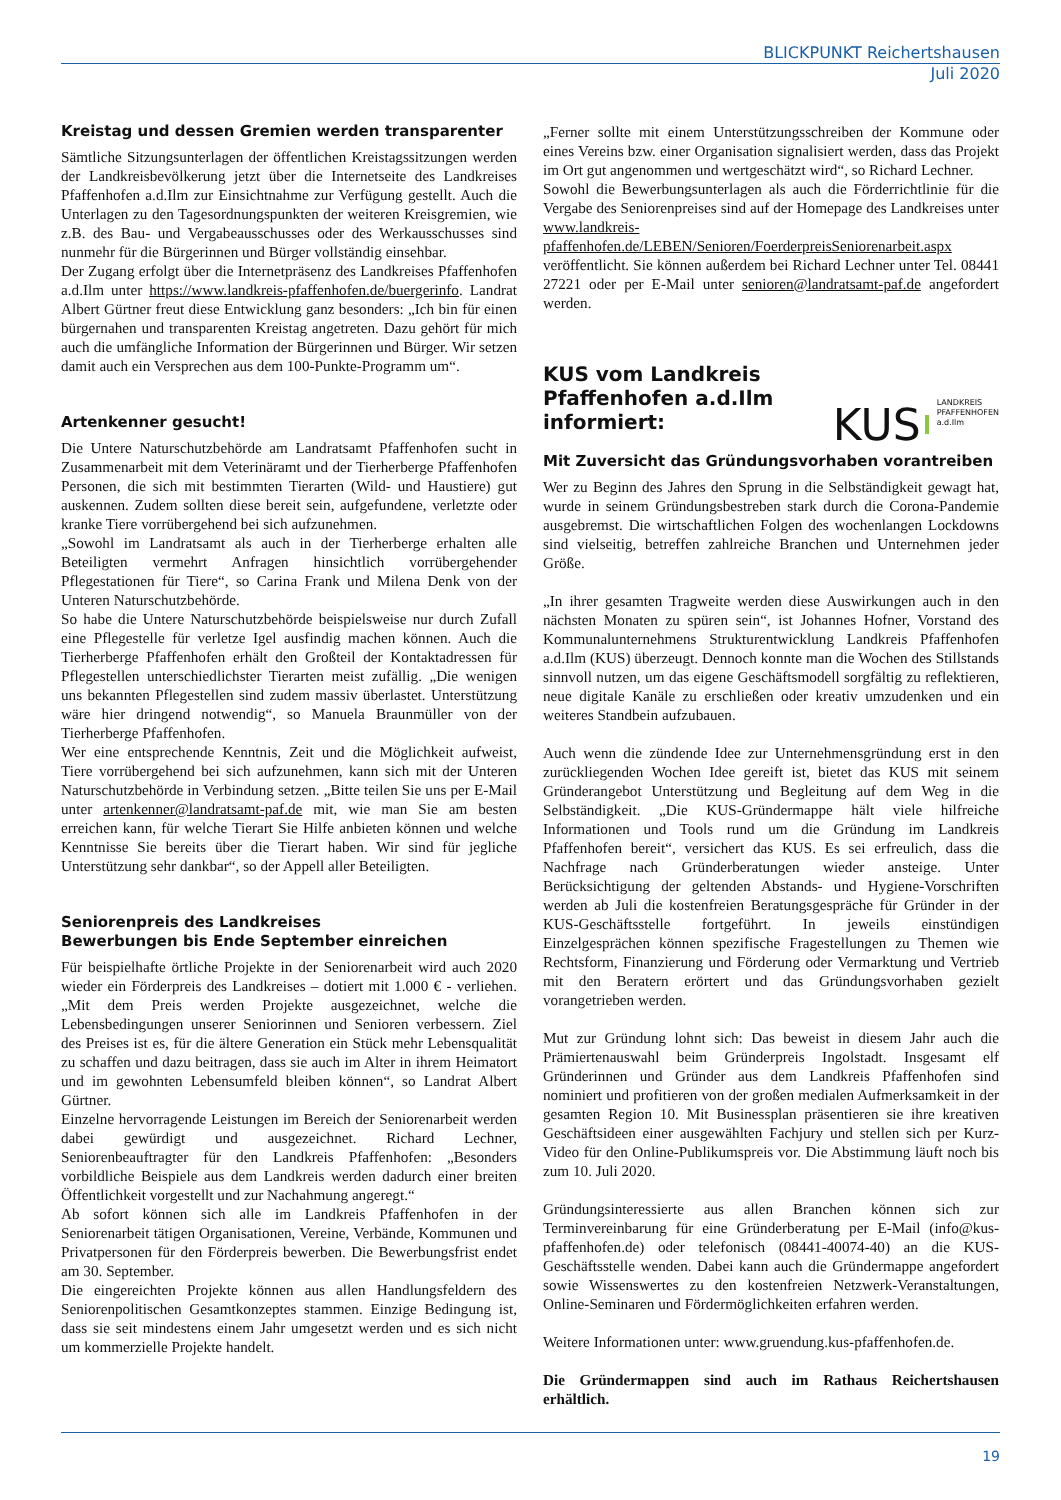BLICKPUNKT Reichertshausen
Juli 2020
Kreistag und dessen Gremien werden transparenter
Sämtliche Sitzungsunterlagen der öffentlichen Kreistagssitzungen werden der Landkreisbevölkerung jetzt über die Internetseite des Landkreises Pfaffenhofen a.d.Ilm zur Einsichtnahme zur Verfügung gestellt. Auch die Unterlagen zu den Tagesordnungspunkten der weiteren Kreisgremien, wie z.B. des Bau- und Vergabeausschusses oder des Werkausschusses sind nunmehr für die Bürgerinnen und Bürger vollständig einsehbar.
Der Zugang erfolgt über die Internetpräsenz des Landkreises Pfaffenhofen a.d.Ilm unter https://www.landkreis-pfaffenhofen.de/buergerinfo. Landrat Albert Gürtner freut diese Entwicklung ganz besonders: „Ich bin für einen bürgernahen und transparenten Kreistag angetreten. Dazu gehört für mich auch die umfängliche Information der Bürgerinnen und Bürger. Wir setzen damit auch ein Versprechen aus dem 100-Punkte-Programm um“.
Artenkenner gesucht!
Die Untere Naturschutzbehörde am Landratsamt Pfaffenhofen sucht in Zusammenarbeit mit dem Veterinäramt und der Tierherberge Pfaffenhofen Personen, die sich mit bestimmten Tierarten (Wild- und Haustiere) gut auskennen. Zudem sollten diese bereit sein, aufgefundene, verletzte oder kranke Tiere vorrübergehend bei sich aufzunehmen.
„Sowohl im Landratsamt als auch in der Tierherberge erhalten alle Beteiligten vermehrt Anfragen hinsichtlich vorrübergehender Pflegestationen für Tiere“, so Carina Frank und Milena Denk von der Unteren Naturschutzbehörde.
So habe die Untere Naturschutzbehörde beispielsweise nur durch Zufall eine Pflegestelle für verletze Igel ausfindig machen können. Auch die Tierherberge Pfaffenhofen erhält den Großteil der Kontaktadressen für Pflegestellen unterschiedlichster Tierarten meist zufällig. „Die wenigen uns bekannten Pflegestellen sind zudem massiv überlastet. Unterstützung wäre hier dringend notwendig“, so Manuela Braunmüller von der Tierherberge Pfaffenhofen.
Wer eine entsprechende Kenntnis, Zeit und die Möglichkeit aufweist, Tiere vorrübergehend bei sich aufzunehmen, kann sich mit der Unteren Naturschutzbehörde in Verbindung setzen. „Bitte teilen Sie uns per E-Mail unter artenkenner@landratsamt-paf.de mit, wie man Sie am besten erreichen kann, für welche Tierart Sie Hilfe anbieten können und welche Kenntnisse Sie bereits über die Tierart haben. Wir sind für jegliche Unterstützung sehr dankbar“, so der Appell aller Beteiligten.
Seniorenpreis des Landkreises
Bewerbungen bis Ende September einreichen
Für beispielhafte örtliche Projekte in der Seniorenarbeit wird auch 2020 wieder ein Förderpreis des Landkreises – dotiert mit 1.000 € - verliehen. „Mit dem Preis werden Projekte ausgezeichnet, welche die Lebensbedingungen unserer Seniorinnen und Senioren verbessern. Ziel des Preises ist es, für die ältere Generation ein Stück mehr Lebensqualität zu schaffen und dazu beitragen, dass sie auch im Alter in ihrem Heimatort und im gewohnten Lebensumfeld bleiben können“, so Landrat Albert Gürtner.
Einzelne hervorragende Leistungen im Bereich der Seniorenarbeit werden dabei gewürdigt und ausgezeichnet. Richard Lechner, Seniorenbeauftragter für den Landkreis Pfaffenhofen: „Besonders vorbildliche Beispiele aus dem Landkreis werden dadurch einer breiten Öffentlichkeit vorgestellt und zur Nachahmung angeregt.“
Ab sofort können sich alle im Landkreis Pfaffenhofen in der Seniorenarbeit tätigen Organisationen, Vereine, Verbände, Kommunen und Privatpersonen für den Förderpreis bewerben. Die Bewerbungsfrist endet am 30. September.
Die eingereichten Projekte können aus allen Handlungsfeldern des Seniorenpolitischen Gesamtkonzeptes stammen. Einzige Bedingung ist, dass sie seit mindestens einem Jahr umgesetzt werden und es sich nicht um kommerzielle Projekte handelt.
„Ferner sollte mit einem Unterstützungsschreiben der Kommune oder eines Vereins bzw. einer Organisation signalisiert werden, dass das Projekt im Ort gut angenommen und wertgeschätzt wird“, so Richard Lechner.
Sowohl die Bewerbungsunterlagen als auch die Förderrichtlinie für die Vergabe des Seniorenpreises sind auf der Homepage des Landkreises unter www.landkreis-pfaffenhofen.de/LEBEN/Senioren/FoerderpreisSeniorenarbeit.aspx veröffentlicht. Sie können außerdem bei Richard Lechner unter Tel. 08441 27221 oder per E-Mail unter senioren@landratsamt-paf.de angefordert werden.
KUS vom Landkreis
Pfaffenhofen a.d.Ilm
informiert:
KUS LANDKREIS
PFAFFENHOFEN
a.d.Ilm
Mit Zuversicht das Gründungsvorhaben vorantreiben
Wer zu Beginn des Jahres den Sprung in die Selbständigkeit gewagt hat, wurde in seinem Gründungsbestreben stark durch die Corona-Pandemie ausgebremst. Die wirtschaftlichen Folgen des wochenlangen Lockdowns sind vielseitig, betreffen zahlreiche Branchen und Unternehmen jeder Größe.
„In ihrer gesamten Tragweite werden diese Auswirkungen auch in den nächsten Monaten zu spüren sein“, ist Johannes Hofner, Vorstand des Kommunalunternehmens Strukturentwicklung Landkreis Pfaffenhofen a.d.Ilm (KUS) überzeugt. Dennoch konnte man die Wochen des Stillstands sinnvoll nutzen, um das eigene Geschäftsmodell sorgfältig zu reflektieren, neue digitale Kanäle zu erschließen oder kreativ umzudenken und ein weiteres Standbein aufzubauen.
Auch wenn die zündende Idee zur Unternehmensgründung erst in den zurückliegenden Wochen Idee gereift ist, bietet das KUS mit seinem Gründerangebot Unterstützung und Begleitung auf dem Weg in die Selbständigkeit. „Die KUS-Gründermappe hält viele hilfreiche Informationen und Tools rund um die Gründung im Landkreis Pfaffenhofen bereit“, versichert das KUS. Es sei erfreulich, dass die Nachfrage nach Gründerberatungen wieder ansteige. Unter Berücksichtigung der geltenden Abstands- und Hygiene-Vorschriften werden ab Juli die kostenfreien Beratungsgespräche für Gründer in der KUS-Geschäftsstelle fortgeführt. In jeweils einstündigen Einzelgesprächen können spezifische Fragestellungen zu Themen wie Rechtsform, Finanzierung und Förderung oder Vermarktung und Vertrieb mit den Beratern erörtert und das Gründungsvorhaben gezielt vorangetrieben werden.
Mut zur Gründung lohnt sich: Das beweist in diesem Jahr auch die Prämiertenauswahl beim Gründerpreis Ingolstadt. Insgesamt elf Gründerinnen und Gründer aus dem Landkreis Pfaffenhofen sind nominiert und profitieren von der großen medialen Aufmerksamkeit in der gesamten Region 10. Mit Businessplan präsentieren sie ihre kreativen Geschäftsideen einer ausgewählten Fachjury und stellen sich per Kurz-Video für den Online-Publikumspreis vor. Die Abstimmung läuft noch bis zum 10. Juli 2020.
Gründungsinteressierte aus allen Branchen können sich zur Terminvereinbarung für eine Gründerberatung per E-Mail (info@kus-pfaffenhofen.de) oder telefonisch (08441-40074-40) an die KUS-Geschäftsstelle wenden. Dabei kann auch die Gründermappe angefordert sowie Wissenswertes zu den kostenfreien Netzwerk-Veranstaltungen, Online-Seminaren und Fördermöglichkeiten erfahren werden.
Weitere Informationen unter: www.gruendung.kus-pfaffenhofen.de.
Die Gründermappen sind auch im Rathaus Reichertshausen erhältlich.
19